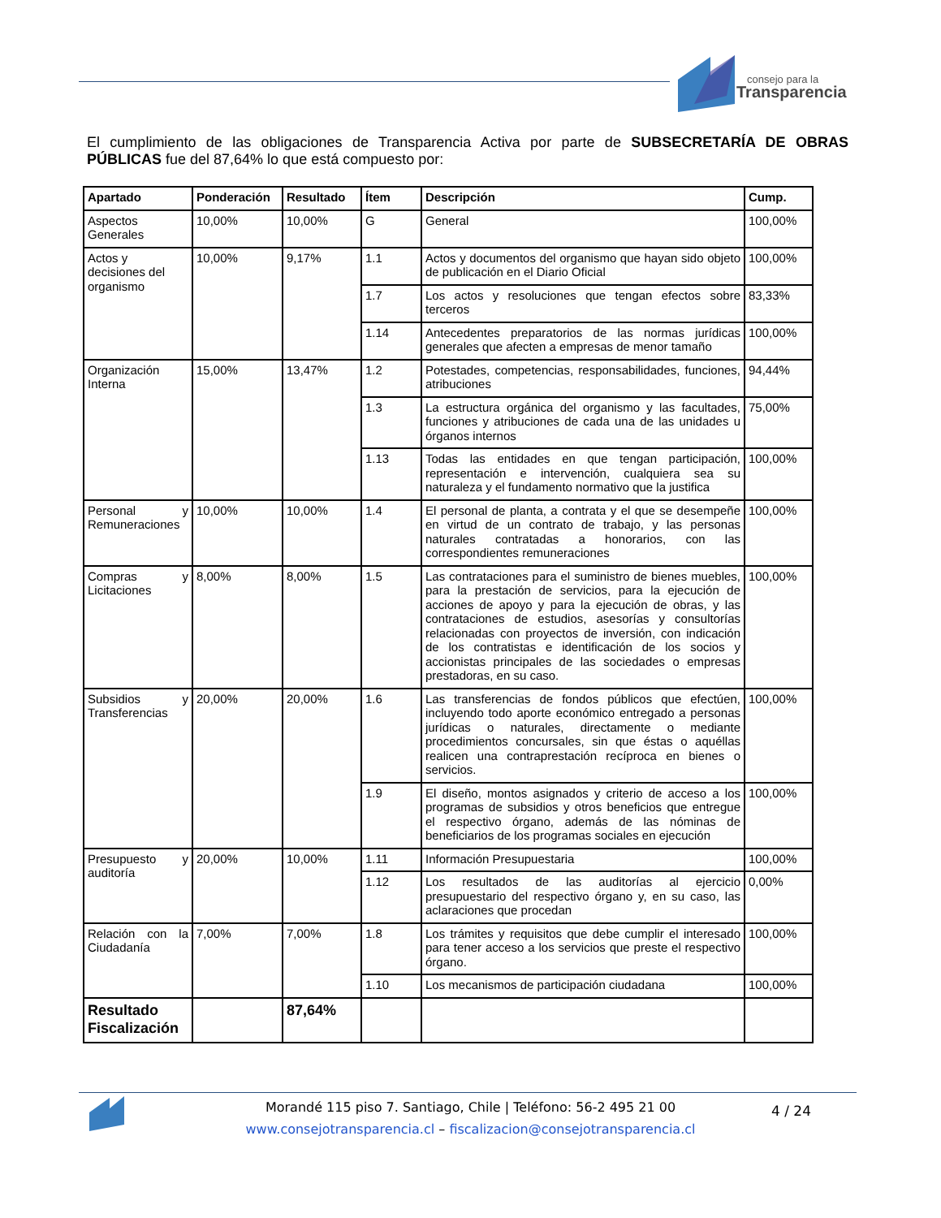consejo para la
Transparencia
El cumplimiento de las obligaciones de Transparencia Activa por parte de SUBSECRETARÍA DE OBRAS PÚBLICAS fue del 87,64% lo que está compuesto por:
| Apartado | Ponderación | Resultado | Ítem | Descripción | Cump. |
| --- | --- | --- | --- | --- | --- |
| Aspectos Generales | 10,00% | 10,00% | G | General | 100,00% |
| Actos y decisiones del organismo | 10,00% | 9,17% | 1.1 | Actos y documentos del organismo que hayan sido objeto de publicación en el Diario Oficial | 100,00% |
| | | | 1.7 | Los actos y resoluciones que tengan efectos sobre terceros | 83,33% |
| | | | 1.14 | Antecedentes preparatorios de las normas jurídicas generales que afecten a empresas de menor tamaño | 100,00% |
| Organización Interna | 15,00% | 13,47% | 1.2 | Potestades, competencias, responsabilidades, funciones, atribuciones | 94,44% |
| | | | 1.3 | La estructura orgánica del organismo y las facultades, funciones y atribuciones de cada una de las unidades u órganos internos | 75,00% |
| | | | 1.13 | Todas las entidades en que tengan participación, representación e intervención, cualquiera sea su naturaleza y el fundamento normativo que la justifica | 100,00% |
| Personal y Remuneraciones | 10,00% | 10,00% | 1.4 | El personal de planta, a contrata y el que se desempeñe en virtud de un contrato de trabajo, y las personas naturales contratadas a honorarios, con las correspondientes remuneraciones | 100,00% |
| Compras y Licitaciones | 8,00% | 8,00% | 1.5 | Las contrataciones para el suministro de bienes muebles, para la prestación de servicios, para la ejecución de acciones de apoyo y para la ejecución de obras, y las contrataciones de estudios, asesorías y consultorías relacionadas con proyectos de inversión, con indicación de los contratistas e identificación de los socios y accionistas principales de las sociedades o empresas prestadoras, en su caso. | 100,00% |
| Subsidios y Transferencias | 20,00% | 20,00% | 1.6 | Las transferencias de fondos públicos que efectúen, incluyendo todo aporte económico entregado a personas jurídicas o naturales, directamente o mediante procedimientos concursales, sin que éstas o aquéllas realicen una contraprestación recíproca en bienes o servicios. | 100,00% |
| | | | 1.9 | El diseño, montos asignados y criterio de acceso a los programas de subsidios y otros beneficios que entregue el respectivo órgano, además de las nóminas de beneficiarios de los programas sociales en ejecución | 100,00% |
| Presupuesto y auditoría | 20,00% | 10,00% | 1.11 | Información Presupuestaria | 100,00% |
| | | | 1.12 | Los resultados de las auditorías al ejercicio presupuestario del respectivo órgano y, en su caso, las aclaraciones que procedan | 0,00% |
| Relación con la Ciudadanía | 7,00% | 7,00% | 1.8 | Los trámites y requisitos que debe cumplir el interesado para tener acceso a los servicios que preste el respectivo órgano. | 100,00% |
| | | | 1.10 | Los mecanismos de participación ciudadana | 100,00% |
| Resultado Fiscalización | | 87,64% | | | |
Morandé 115 piso 7. Santiago, Chile | Teléfono: 56-2 495 21 00
www.consejotransparencia.cl – fiscalizacion@consejotransparencia.cl
4 / 24